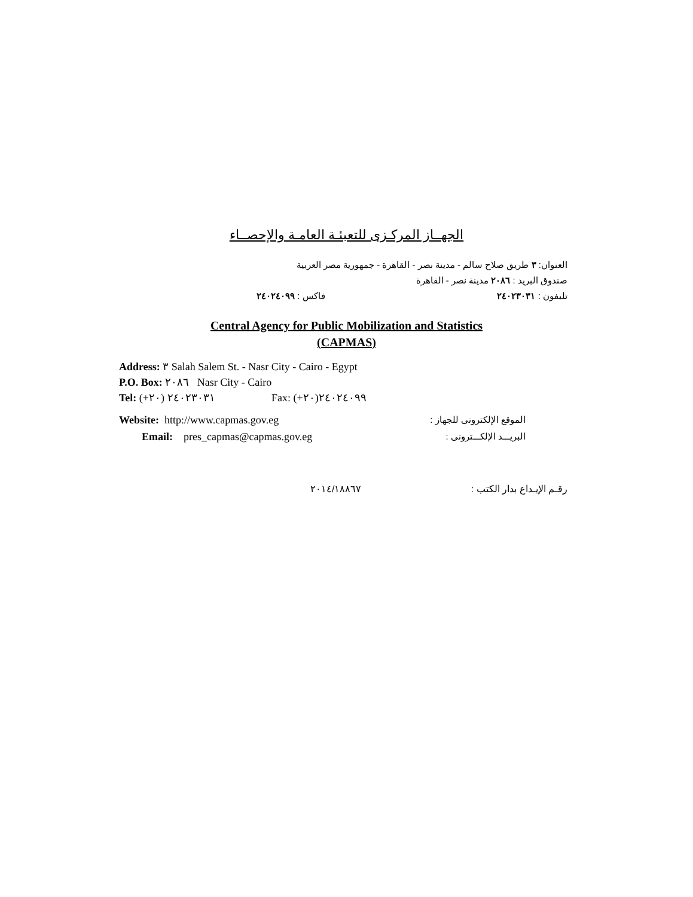الجهــاز المركـزى للتعبئـة العامـة والإحصــاء
العنوان: ٣ طريق صلاح سالم - مدينة نصر - القاهرة - جمهورية مصر العربية
صندوق البريد : ٢٠٨٦ مدينة نصر - القاهرة
تليفون : ٢٤٠٢٣٠٣١ فاكس : ٢٤٠٢٤٠٩٩
Central Agency for Public Mobilization and Statistics
(CAPMAS)
Address: ٣ Salah Salem St. - Nasr City - Cairo - Egypt
P.O. Box: ٢٠٨٦ Nasr City - Cairo
Tel: (+٢٠) ٢٤٠٢٣٠٣١ Fax: (+٢٠)٢٤٠٢٤٠٩٩
Website: http://www.capmas.gov.eg الموقع الإلكترونى للجهاز :
Email: pres_capmas@capmas.gov.eg البريـــد الإلكـــترونى :
رقـم الإيـداع بدار الكتب : ٢٠١٤/١٨٨٦٧